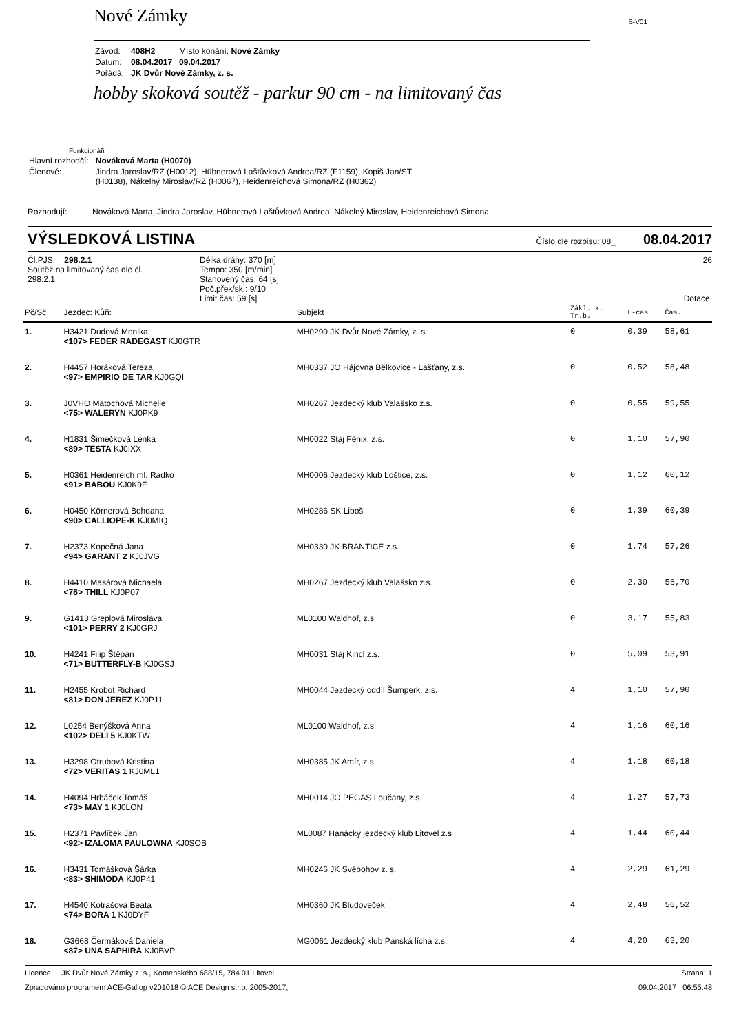Nové Zámky S-V01
| Závod: | 408H2 | Místo konání: Nové Zámky |
| Datum: | 08.04.2017 | 09.04.2017 |
| Pořádá: | JK Dvůr Nové Zámky, z. s. | |
hobby skoková soutěž - parkur 90 cm - na limitovaný čas
Funkcionáři
| Hlavní rozhodčí: | Nováková Marta (H0070) |
| Členové: | Jindra Jaroslav/RZ (H0012), Hübnerová Laštůvková Andrea/RZ (F1159), Kopiš Jan/ST (H0138), Nákelný Miroslav/RZ (H0067), Heidenreichová Simona/RZ (H0362) |
Rozhodují: Nováková Marta, Jindra Jaroslav, Hübnerová Laštůvková Andrea, Nákelný Miroslav, Heidenreichová Simona
VÝSLEDKOVÁ LISTINA Číslo dle rozpisu: 08_ 08.04.2017
Čl.PJS: 298.2.1
Soutěž na limitovaný čas dle čl. 298.2.1
Délka dráhy: 370 [m]
Tempo: 350 [m/min]
Stanovený čas: 64 [s]
Poč.přek/sk.: 9/10
Limit.čas: 59 [s]
26
Dotace:
| Pč/Sč | Jezdec: Kůň: | Subjekt | Zákl. k. Tr.b. | L-čas | Čas. | |
| --- | --- | --- | --- | --- | --- | --- |
| 1. | H3421 Dudová Monika <107> FEDER RADEGAST KJ0GTR | MH0290 JK Dvůr Nové Zámky, z. s. | 0 | 0,39 | 58,61 | |
| 2. | H4457 Horáková Tereza <97> EMPIRIO DE TAR KJ0GQI | MH0337 JO Hájovna Bělkovice - Lašťany, z.s. | 0 | 0,52 | 58,48 | |
| 3. | J0VHO Matochová Michelle <75> WALERYN KJ0PK9 | MH0267 Jezdecký klub Valašsko z.s. | 0 | 0,55 | 59,55 | |
| 4. | H1831 Šimečková Lenka <89> TESTA KJ0IXX | MH0022 Stáj Fénix, z.s. | 0 | 1,10 | 57,90 | |
| 5. | H0361 Heidenreich ml. Radko <91> BABOU KJ0K9F | MH0006 Jezdecký klub Loštice, z.s. | 0 | 1,12 | 60,12 | |
| 6. | H0450 Körnerová Bohdana <90> CALLIOPE-K KJ0MIQ | MH0286 SK Liboš | 0 | 1,39 | 60,39 | |
| 7. | H2373 Kopečná Jana <94> GARANT 2 KJ0JVG | MH0330 JK BRANTICE z.s. | 0 | 1,74 | 57,26 | |
| 8. | H4410 Masárová Michaela <76> THILL KJ0P07 | MH0267 Jezdecký klub Valašsko z.s. | 0 | 2,30 | 56,70 | |
| 9. | G1413 Greplová Miroslava <101> PERRY 2 KJ0GRJ | ML0100 Waldhof, z.s | 0 | 3,17 | 55,83 | |
| 10. | H4241 Filip Štěpán <71> BUTTERFLY-B KJ0GSJ | MH0031 Stáj Kincl z.s. | 0 | 5,09 | 53,91 | |
| 11. | H2455 Krobot Richard <81> DON JEREZ KJ0P11 | MH0044 Jezdecký oddíl Šumperk, z.s. | 4 | 1,10 | 57,90 | |
| 12. | L0254 Benýšková Anna <102> DELI 5 KJ0KTW | ML0100 Waldhof, z.s | 4 | 1,16 | 60,16 | |
| 13. | H3298 Otrubová Kristina <72> VERITAS 1 KJ0ML1 | MH0385 JK Amír, z.s, | 4 | 1,18 | 60,18 | |
| 14. | H4094 Hrbáček Tomáš <73> MAY 1 KJ0LON | MH0014 JO PEGAS Loučany, z.s. | 4 | 1,27 | 57,73 | |
| 15. | H2371 Pavlíček Jan <92> IZALOMA PAULOWNA KJ0SOB | ML0087 Hanácký jezdecký klub Litovel z.s | 4 | 1,44 | 60,44 | |
| 16. | H3431 Tomášková Šárka <83> SHIMODA KJ0P41 | MH0246 JK Svébohov z. s. | 4 | 2,29 | 61,29 | |
| 17. | H4540 Kotrašová Beata <74> BORA 1 KJ0DYF | MH0360 JK Bludoveček | 4 | 2,48 | 56,52 | |
| 18. | G3668 Čermáková Daniela <87> UNA SAPHIRA KJ0BVP | MG0061 Jezdecký klub Panská lícha z.s. | 4 | 4,20 | 63,20 | |
Licence: JK Dvůr Nové Zámky z. s., Komenského 688/15, 784 01 Litovel Strana: 1
Zpracováno programem ACE-Gallop v201018 © ACE Design s.r.o, 2005-2017, 09.04.2017 06:55:48